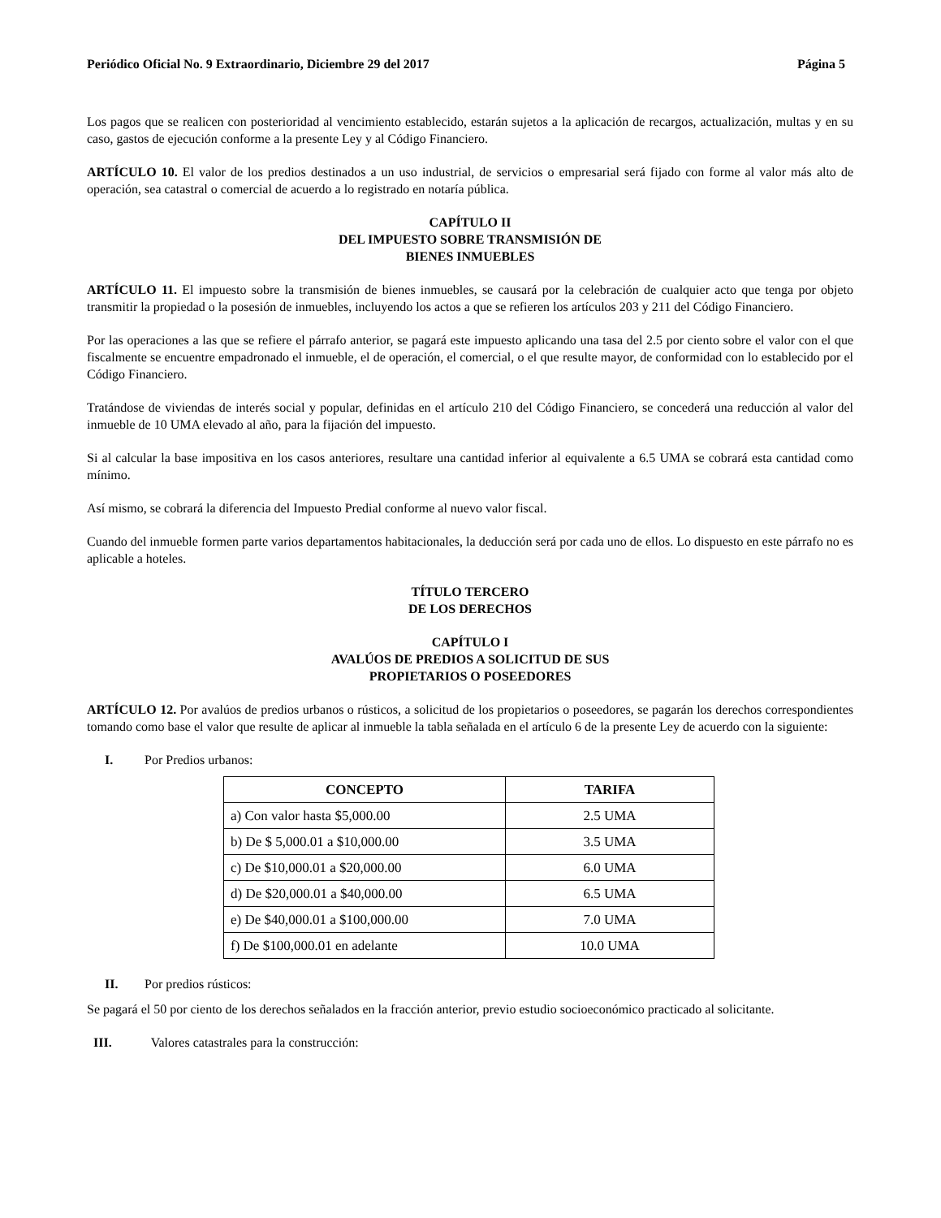Periódico Oficial No. 9 Extraordinario, Diciembre 29 del 2017 Página 5
Los pagos que se realicen con posterioridad al vencimiento establecido, estarán sujetos a la aplicación de recargos, actualización, multas y en su caso, gastos de ejecución conforme a la presente Ley y al Código Financiero.
ARTÍCULO 10. El valor de los predios destinados a un uso industrial, de servicios o empresarial será fijado con forme al valor más alto de operación, sea catastral o comercial de acuerdo a lo registrado en notaría pública.
CAPÍTULO II
DEL IMPUESTO SOBRE TRANSMISIÓN DE
BIENES INMUEBLES
ARTÍCULO 11. El impuesto sobre la transmisión de bienes inmuebles, se causará por la celebración de cualquier acto que tenga por objeto transmitir la propiedad o la posesión de inmuebles, incluyendo los actos a que se refieren los artículos 203 y 211 del Código Financiero.
Por las operaciones a las que se refiere el párrafo anterior, se pagará este impuesto aplicando una tasa del 2.5 por ciento sobre el valor con el que fiscalmente se encuentre empadronado el inmueble, el de operación, el comercial, o el que resulte mayor, de conformidad con lo establecido por el Código Financiero.
Tratándose de viviendas de interés social y popular, definidas en el artículo 210 del Código Financiero, se concederá una reducción al valor del inmueble de 10 UMA elevado al año, para la fijación del impuesto.
Si al calcular la base impositiva en los casos anteriores, resultare una cantidad inferior al equivalente a 6.5 UMA se cobrará esta cantidad como mínimo.
Así mismo, se cobrará la diferencia del Impuesto Predial conforme al nuevo valor fiscal.
Cuando del inmueble formen parte varios departamentos habitacionales, la deducción será por cada uno de ellos. Lo dispuesto en este párrafo no es aplicable a hoteles.
TÍTULO TERCERO
DE LOS DERECHOS
CAPÍTULO I
AVALÚOS DE PREDIOS A SOLICITUD DE SUS
PROPIETARIOS O POSEEDORES
ARTÍCULO 12. Por avalúos de predios urbanos o rústicos, a solicitud de los propietarios o poseedores, se pagarán los derechos correspondientes tomando como base el valor que resulte de aplicar al inmueble la tabla señalada en el artículo 6 de la presente Ley de acuerdo con la siguiente:
I. Por Predios urbanos:
| CONCEPTO | TARIFA |
| --- | --- |
| a) Con valor hasta $5,000.00 | 2.5 UMA |
| b) De $ 5,000.01 a $10,000.00 | 3.5 UMA |
| c) De $10,000.01 a $20,000.00 | 6.0 UMA |
| d) De $20,000.01 a $40,000.00 | 6.5 UMA |
| e) De $40,000.01 a $100,000.00 | 7.0 UMA |
| f) De $100,000.01 en adelante | 10.0 UMA |
II. Por predios rústicos:
Se pagará el 50 por ciento de los derechos señalados en la fracción anterior, previo estudio socioeconómico practicado al solicitante.
III. Valores catastrales para la construcción: